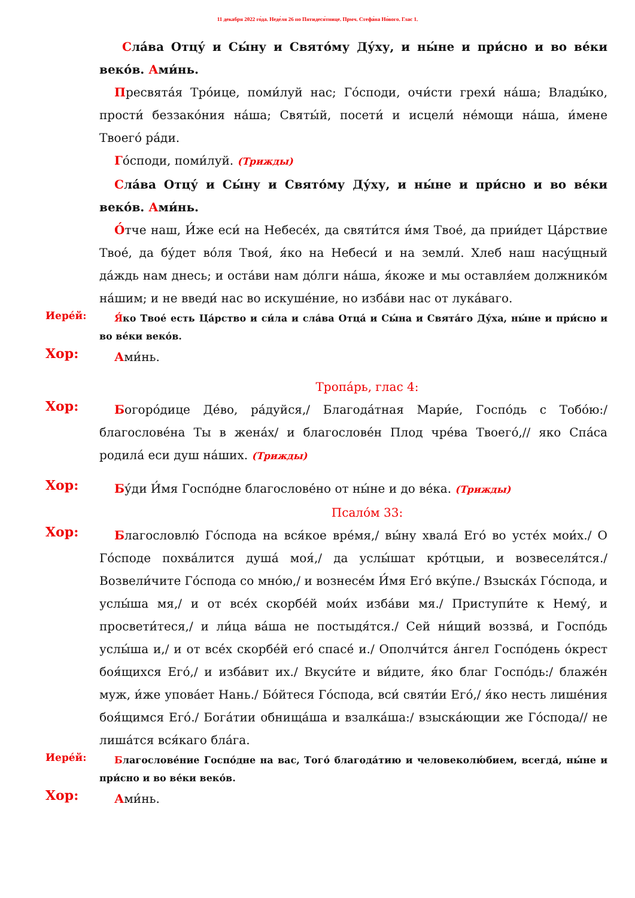11 декабря 2022 го́да. Неде́ля 26 по Пятидеся́тнице. Прмч. Стефа́на Но́вого. Глас 1.
Сла́ва Отцу́ и Сы́ну и Свято́му Ду́ху, и ны́не и при́сно и во ве́ки веко́в. Ами́нь.
Пресвята́я Тро́ице, поми́луй нас; Го́споди, очи́сти грехи́ на́ша; Влады́ко, прости́ беззако́ния на́ша; Святы́й, посети́ и исцели́ не́мощи на́ша, и́мене Твоего́ ра́ди.
Го́споди, поми́луй. (Трижды)
Сла́ва Отцу́ и Сы́ну и Свято́му Ду́ху, и ны́не и при́сно и во ве́ки веко́в. Ами́нь.
О́тче наш, И́же еси́ на Небесе́х, да святи́тся и́мя Твое́, да прии́дет Ца́рствие Твое́, да бу́дет во́ля Твоя́, я́ко на Небеси́ и на земли́. Хлеб наш насу́щный да́ждь нам днесь; и оста́ви нам до́лги на́ша, я́коже и мы оставля́ем должнико́м на́шим; и не введи́ нас во искуше́ние, но изба́ви нас от лука́ваго.
Иере́й:
Я́ко Твое́ есть Ца́рство и си́ла и сла́ва Отца́ и Сы́на и Свята́го Ду́ха, ны́не и при́сно и во ве́ки веко́в.
Хор:
Ами́нь.
Тропа́рь, глас 4:
Хор:
Богоро́дице Де́во, ра́дуйся,/ Благода́тная Мари́е, Госпо́дь с Тобо́ю:/ благослове́на Ты в жена́х/ и благослове́н Плод чре́ва Твоего́,// яко Спа́са родила́ еси душ на́ших. (Трижды)
Хор:
Бу́ди И́мя Госпо́дне благослове́но от ны́не и до ве́ка. (Трижды)
Псало́м 33:
Хор:
Благословлю́ Го́спода на вся́кое вре́мя,/ вы́ну хвала́ Его́ во усте́х мои́х./ О Го́споде похва́лится душа́ моя́,/ да услы́шат кро́тцыи, и возвеселя́тся./ Возвели́чите Го́спода со мно́ю,/ и вознесе́м И́мя Его́ вку́пе./ Взыска́х Го́спода, и услы́ша мя,/ и от все́х скорбе́й мои́х изба́ви мя./ Приступи́те к Нему́, и просвети́теся,/ и ли́ца ва́ша не постыдя́тся./ Сей ни́щий воззва́, и Госпо́дь услы́ша и,/ и от все́х скорбе́й его́ спасе́ и./ Ополчи́тся а́нгел Госпо́день о́крест боя́щихся Его́,/ и изба́вит их./ Вкуси́те и ви́дите, я́ко благ Госпо́дь:/ блаже́н муж, и́же упова́ет Нань./ Бо́йтеся Го́спода, вси́ святи́и Его́,/ я́ко несть лише́ния боя́щимся Его́./ Бога́тии обнища́ша и взалка́ша:/ взыска́ющии же Го́спода// не лиша́тся вся́каго бла́га.
Иере́й:
Благослове́ние Госпо́дне на вас, Того́ благода́тию и человеколю́бием, всегда́, ны́не и при́сно и во ве́ки веко́в.
Хор:
Ами́нь.